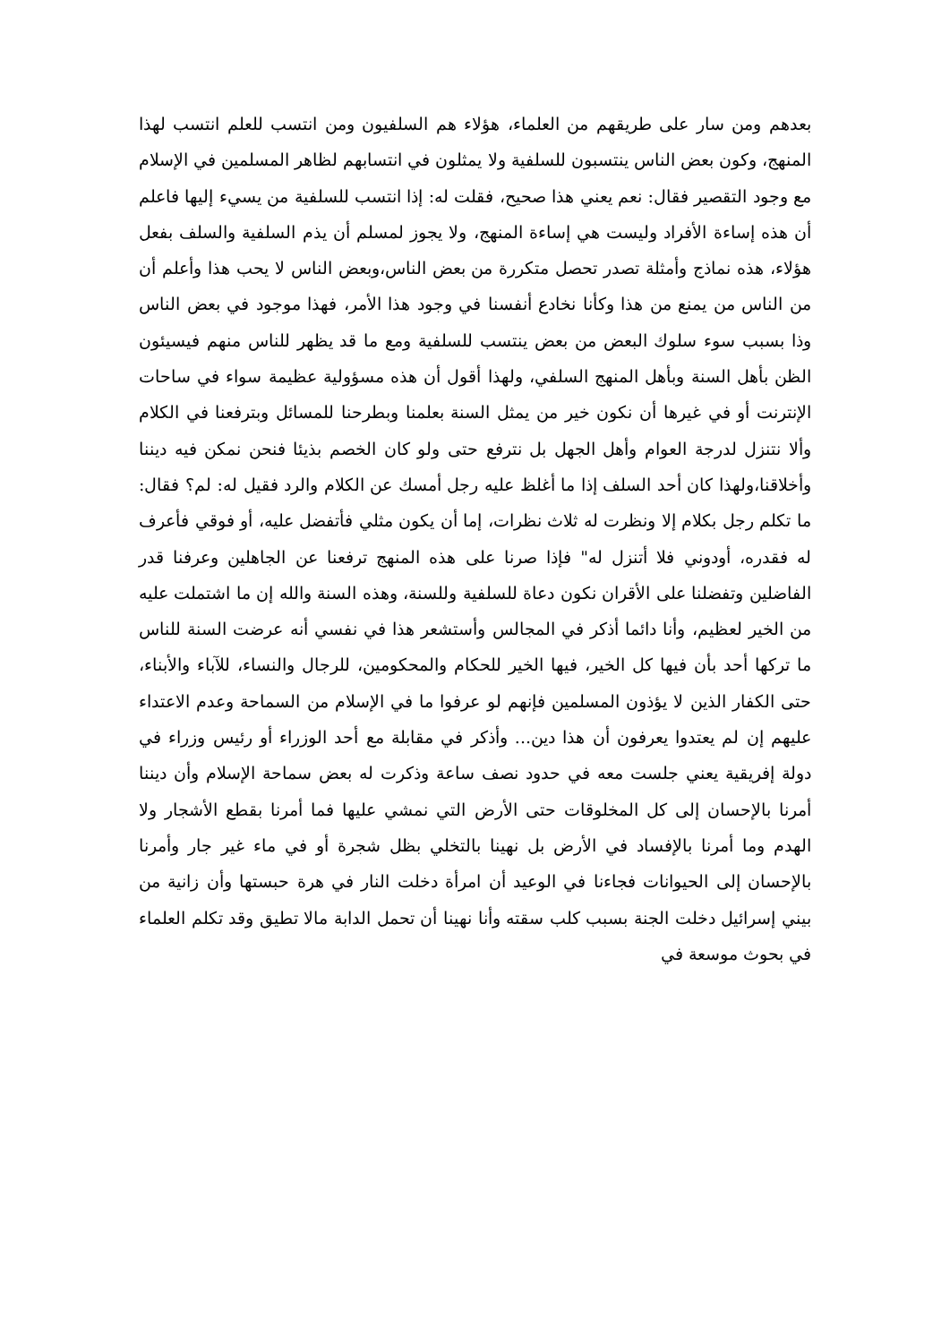بعدهم ومن سار على طريقهم من العلماء، هؤلاء هم السلفيون ومن انتسب للعلم انتسب لهذا المنهج، وكون بعض الناس ينتسبون للسلفية ولا يمثلون في انتسابهم لظاهر المسلمين في الإسلام مع وجود التقصير فقال: نعم يعني هذا صحيح، فقلت له: إذا انتسب للسلفية من يسيء إليها فاعلم أن هذه إساءة الأفراد وليست هي إساءة المنهج، ولا يجوز لمسلم أن يذم السلفية والسلف بفعل هؤلاء، هذه نماذج وأمثلة تصدر تحصل متكررة من بعض الناس،وبعض الناس لا يحب هذا وأعلم أن من الناس من يمنع من هذا وكأنا نخادع أنفسنا في وجود هذا الأمر، فهذا موجود في بعض الناس وذا بسبب سوء سلوك البعض من بعض ينتسب للسلفية ومع ما قد يظهر للناس منهم فيسيئون الظن بأهل السنة وبأهل المنهج السلفي، ولهذا أقول أن هذه مسؤولية عظيمة سواء في ساحات الإنترنت أو في غيرها أن نكون خير من يمثل السنة بعلمنا وبطرحنا للمسائل وبترفعنا في الكلام وألا نتنزل لدرجة العوام وأهل الجهل بل نترفع حتى ولو كان الخصم بذيئا فنحن نمكن فيه ديننا وأخلاقنا،ولهذا كان أحد السلف إذا ما أغلظ عليه رجل أمسك عن الكلام والرد فقيل له: لم؟ فقال: ما تكلم رجل بكلام إلا ونظرت له ثلاث نظرات، إما أن يكون مثلي فأتفضل عليه، أو فوقي فأعرف له فقدره، أودوني فلا أتنزل له" فإذا صرنا على هذه المنهج ترفعنا عن الجاهلين وعرفنا قدر الفاضلين وتفضلنا على الأقران نكون دعاة للسلفية وللسنة، وهذه السنة والله إن ما اشتملت عليه من الخير لعظيم، وأنا دائما أذكر في المجالس وأستشعر هذا في نفسي أنه عرضت السنة للناس ما تركها أحد بأن فيها كل الخير، فيها الخير للحكام والمحكومين، للرجال والنساء، للآباء والأبناء، حتى الكفار الذين لا يؤذون المسلمين فإنهم لو عرفوا ما في الإسلام من السماحة وعدم الاعتداء عليهم إن لم يعتدوا يعرفون أن هذا دين... وأذكر في مقابلة مع أحد الوزراء أو رئيس وزراء في دولة إفريقية يعني جلست معه في حدود نصف ساعة وذكرت له بعض سماحة الإسلام وأن ديننا أمرنا بالإحسان إلى كل المخلوقات حتى الأرض التي نمشي عليها فما أمرنا بقطع الأشجار ولا الهدم وما أمرنا بالإفساد في الأرض بل نهينا بالتخلي بظل شجرة أو في ماء غير جار وأمرنا بالإحسان إلى الحيوانات فجاءنا في الوعيد أن امرأة دخلت النار في هرة حبستها وأن زانية من بيني إسرائيل دخلت الجنة بسبب كلب سقته وأنا نهينا أن تحمل الدابة مالا تطيق وقد تكلم العلماء في بحوث موسعة في